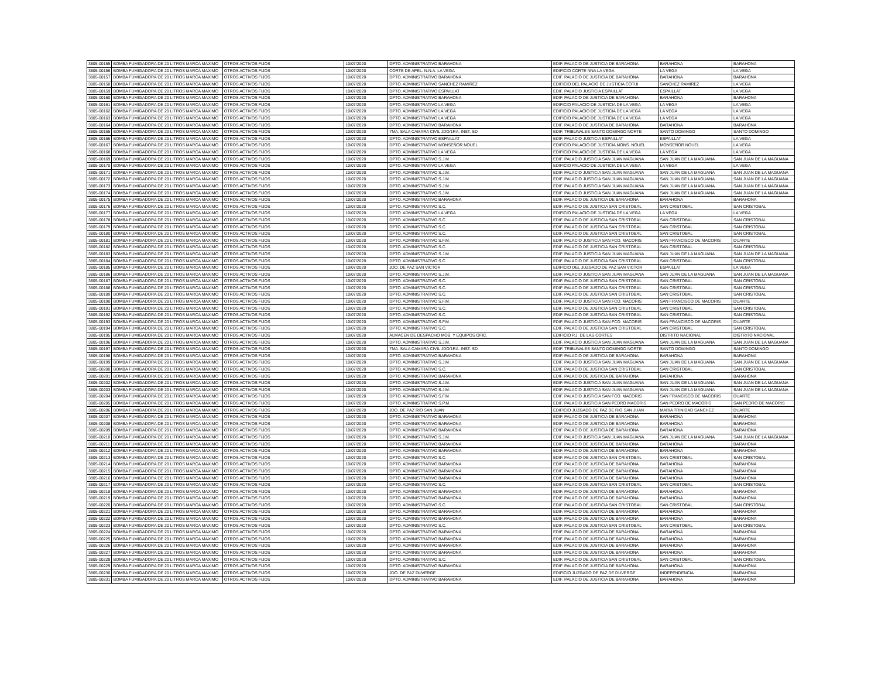| 3805-00155 | BOMBA FUMIGADORA DE 20 LITROS MARCA MAXIMO | OTROS ACTIVOS FIJOS | 10/07/2020 | DPTO. ADMINISTRATIVO BARAHONA | EDIF. PALACIO DE JUSTICIA DE BARAHONA | BARAHONA | BARAHONA |
| 3805-00156 | BOMBA FUMIGADORA DE 20 LITROS MARCA MAXIMO | OTROS ACTIVOS FIJOS | 10/07/2020 | CORTE DE APEL. N.N.A. LA VEGA | EDIFICIO CORTE NNA LA VEGA | LA VEGA | LA VEGA |
| 3805-00157 | BOMBA FUMIGADORA DE 20 LITROS MARCA MAXIMO | OTROS ACTIVOS FIJOS | 10/07/2020 | DPTO. ADMINISTRATIVO BARAHONA | EDIF. PALACIO DE JUSTICIA DE BARAHONA | BARAHONA | BARAHONA |
| 3805-00158 | BOMBA FUMIGADORA DE 20 LITROS MARCA MAXIMO | OTROS ACTIVOS FIJOS | 10/07/2020 | DPTO. ADMINISTRATIVO SANCHEZ RAMIREZ | EDIFICIO DEL PALACIO DE JUSTICIA COTUI | SANCHEZ RAMIREZ | LA VEGA |
| 3805-00159 | BOMBA FUMIGADORA DE 20 LITROS MARCA MAXIMO | OTROS ACTIVOS FIJOS | 10/07/2020 | DPTO. ADMINISTRATIVO ESPAILLAT | EDIF. PALACIO JUSTICIA ESPAILLAT | ESPAILLAT | LA VEGA |
| 3805-00160 | BOMBA FUMIGADORA DE 20 LITROS MARCA MAXIMO | OTROS ACTIVOS FIJOS | 10/07/2020 | DPTO. ADMINISTRATIVO BARAHONA | EDIF. PALACIO DE JUSTICIA DE BARAHONA | BARAHONA | BARAHONA |
| 3805-00161 | BOMBA FUMIGADORA DE 20 LITROS MARCA MAXIMO | OTROS ACTIVOS FIJOS | 10/07/2020 | DPTO. ADMINISTRATIVO LA VEGA | EDIFICIO PALACIO DE JUSTICIA DE LA VEGA | LA VEGA | LA VEGA |
| 3805-00162 | BOMBA FUMIGADORA DE 20 LITROS MARCA MAXIMO | OTROS ACTIVOS FIJOS | 10/07/2020 | DPTO. ADMINISTRATIVO LA VEGA | EDIFICIO PALACIO DE JUSTICIA DE LA VEGA | LA VEGA | LA VEGA |
| 3805-00163 | BOMBA FUMIGADORA DE 20 LITROS MARCA MAXIMO | OTROS ACTIVOS FIJOS | 10/07/2020 | DPTO. ADMINISTRATIVO LA VEGA | EDIFICIO PALACIO DE JUSTICIA DE LA VEGA | LA VEGA | LA VEGA |
| 3805-00164 | BOMBA FUMIGADORA DE 20 LITROS MARCA MAXIMO | OTROS ACTIVOS FIJOS | 10/07/2020 | DPTO. ADMINISTRATIVO BARAHONA | EDIF. PALACIO DE JUSTICIA DE BARAHONA | BARAHONA | BARAHONA |
| 3805-00165 | BOMBA FUMIGADORA DE 20 LITROS MARCA MAXIMO | OTROS ACTIVOS FIJOS | 10/07/2020 | 7MA. SALA CAMARA CIVIL JDO/1RA. INST. SD | EDIF. TRIBUNALES SANTO DOMINGO NORTE | SANTO DOMINGO | SANTO DOMINGO |
| 3805-00166 | BOMBA FUMIGADORA DE 20 LITROS MARCA MAXIMO | OTROS ACTIVOS FIJOS | 10/07/2020 | DPTO. ADMINISTRATIVO ESPAILLAT | EDIF. PALACIO JUSTICIA ESPAILLAT | ESPAILLAT | LA VEGA |
| 3805-00167 | BOMBA FUMIGADORA DE 20 LITROS MARCA MAXIMO | OTROS ACTIVOS FIJOS | 10/07/2020 | DPTO. ADMINISTRATIVO MONSEÑOR NOUEL | EDIFICIO PALACIO DE JUSTICIA MONS. NOUEL | MONSEÑOR NOUEL | LA VEGA |
| 3805-00168 | BOMBA FUMIGADORA DE 20 LITROS MARCA MAXIMO | OTROS ACTIVOS FIJOS | 10/07/2020 | DPTO. ADMINISTRATIVO LA VEGA | EDIFICIO PALACIO DE JUSTICIA DE LA VEGA | LA VEGA | LA VEGA |
| 3805-00169 | BOMBA FUMIGADORA DE 20 LITROS MARCA MAXIMO | OTROS ACTIVOS FIJOS | 10/07/2020 | DPTO. ADMINISTRATIVO S.J.M. | EDIF. PALACIO JUSTICIA SAN JUAN MAGUANA | SAN JUAN DE LA MAGUANA | SAN JUAN DE LA MAGUANA |
| 3805-00170 | BOMBA FUMIGADORA DE 20 LITROS MARCA MAXIMO | OTROS ACTIVOS FIJOS | 10/07/2020 | DPTO. ADMINISTRATIVO LA VEGA | EDIFICIO PALACIO DE JUSTICIA DE LA VEGA | LA VEGA | LA VEGA |
| 3805-00171 | BOMBA FUMIGADORA DE 20 LITROS MARCA MAXIMO | OTROS ACTIVOS FIJOS | 10/07/2020 | DPTO. ADMINISTRATIVO S.J.M. | EDIF. PALACIO JUSTICIA SAN JUAN MAGUANA | SAN JUAN DE LA MAGUANA | SAN JUAN DE LA MAGUANA |
| 3805-00172 | BOMBA FUMIGADORA DE 20 LITROS MARCA MAXIMO | OTROS ACTIVOS FIJOS | 10/07/2020 | DPTO. ADMINISTRATIVO S.J.M. | EDIF. PALACIO JUSTICIA SAN JUAN MAGUANA | SAN JUAN DE LA MAGUANA | SAN JUAN DE LA MAGUANA |
| 3805-00173 | BOMBA FUMIGADORA DE 20 LITROS MARCA MAXIMO | OTROS ACTIVOS FIJOS | 10/07/2020 | DPTO. ADMINISTRATIVO S.J.M. | EDIF. PALACIO JUSTICIA SAN JUAN MAGUANA | SAN JUAN DE LA MAGUANA | SAN JUAN DE LA MAGUANA |
| 3805-00174 | BOMBA FUMIGADORA DE 20 LITROS MARCA MAXIMO | OTROS ACTIVOS FIJOS | 10/07/2020 | DPTO. ADMINISTRATIVO S.J.M. | EDIF. PALACIO JUSTICIA SAN JUAN MAGUANA | SAN JUAN DE LA MAGUANA | SAN JUAN DE LA MAGUANA |
| 3805-00175 | BOMBA FUMIGADORA DE 20 LITROS MARCA MAXIMO | OTROS ACTIVOS FIJOS | 10/07/2020 | DPTO. ADMINISTRATIVO BARAHONA | EDIF. PALACIO DE JUSTICIA DE BARAHONA | BARAHONA | BARAHONA |
| 3805-00176 | BOMBA FUMIGADORA DE 20 LITROS MARCA MAXIMO | OTROS ACTIVOS FIJOS | 10/07/2020 | DPTO. ADMINISTRATIVO S.C. | EDIF. PALACIO DE JUSTICIA SAN CRISTOBAL | SAN CRISTOBAL | SAN CRISTOBAL |
| 3805-00177 | BOMBA FUMIGADORA DE 20 LITROS MARCA MAXIMO | OTROS ACTIVOS FIJOS | 10/07/2020 | DPTO. ADMINISTRATIVO LA VEGA | EDIFICIO PALACIO DE JUSTICIA DE LA VEGA | LA VEGA | LA VEGA |
| 3805-00178 | BOMBA FUMIGADORA DE 20 LITROS MARCA MAXIMO | OTROS ACTIVOS FIJOS | 10/07/2020 | DPTO. ADMINISTRATIVO S.C. | EDIF. PALACIO DE JUSTICIA SAN CRISTOBAL | SAN CRISTOBAL | SAN CRISTOBAL |
| 3805-00179 | BOMBA FUMIGADORA DE 20 LITROS MARCA MAXIMO | OTROS ACTIVOS FIJOS | 10/07/2020 | DPTO. ADMINISTRATIVO S.C. | EDIF. PALACIO DE JUSTICIA SAN CRISTOBAL | SAN CRISTOBAL | SAN CRISTOBAL |
| 3805-00180 | BOMBA FUMIGADORA DE 20 LITROS MARCA MAXIMO | OTROS ACTIVOS FIJOS | 10/07/2020 | DPTO. ADMINISTRATIVO S.C. | EDIF. PALACIO DE JUSTICIA SAN CRISTOBAL | SAN CRISTOBAL | SAN CRISTOBAL |
| 3805-00181 | BOMBA FUMIGADORA DE 20 LITROS MARCA MAXIMO | OTROS ACTIVOS FIJOS | 10/07/2020 | DPTO. ADMINISTRATIVO S.F.M. | EDIF. PALACIO JUSTICIA SAN FCO. MACORIS | SAN FRANCISCO DE MACORIS | DUARTE |
| 3805-00182 | BOMBA FUMIGADORA DE 20 LITROS MARCA MAXIMO | OTROS ACTIVOS FIJOS | 10/07/2020 | DPTO. ADMINISTRATIVO S.C. | EDIF. PALACIO DE JUSTICIA SAN CRISTOBAL | SAN CRISTOBAL | SAN CRISTOBAL |
| 3805-00183 | BOMBA FUMIGADORA DE 20 LITROS MARCA MAXIMO | OTROS ACTIVOS FIJOS | 10/07/2020 | DPTO. ADMINISTRATIVO S.J.M. | EDIF. PALACIO JUSTICIA SAN JUAN MAGUANA | SAN JUAN DE LA MAGUANA | SAN JUAN DE LA MAGUANA |
| 3805-00184 | BOMBA FUMIGADORA DE 20 LITROS MARCA MAXIMO | OTROS ACTIVOS FIJOS | 10/07/2020 | DPTO. ADMINISTRATIVO S.C. | EDIF. PALACIO DE JUSTICIA SAN CRISTOBAL | SAN CRISTOBAL | SAN CRISTOBAL |
| 3805-00185 | BOMBA FUMIGADORA DE 20 LITROS MARCA MAXIMO | OTROS ACTIVOS FIJOS | 10/07/2020 | JDO. DE PAZ SAN VICTOR | EDIFICIO DEL JUZGADO DE PAZ SAN VICTOR | ESPAILLAT | LA VEGA |
| 3805-00186 | BOMBA FUMIGADORA DE 20 LITROS MARCA MAXIMO | OTROS ACTIVOS FIJOS | 10/07/2020 | DPTO. ADMINISTRATIVO S.J.M. | EDIF. PALACIO JUSTICIA SAN JUAN MAGUANA | SAN JUAN DE LA MAGUANA | SAN JUAN DE LA MAGUANA |
| 3805-00187 | BOMBA FUMIGADORA DE 20 LITROS MARCA MAXIMO | OTROS ACTIVOS FIJOS | 10/07/2020 | DPTO. ADMINISTRATIVO S.C. | EDIF. PALACIO DE JUSTICIA SAN CRISTOBAL | SAN CRISTOBAL | SAN CRISTOBAL |
| 3805-00188 | BOMBA FUMIGADORA DE 20 LITROS MARCA MAXIMO | OTROS ACTIVOS FIJOS | 10/07/2020 | DPTO. ADMINISTRATIVO S.C. | EDIF. PALACIO DE JUSTICIA SAN CRISTOBAL | SAN CRISTOBAL | SAN CRISTOBAL |
| 3805-00189 | BOMBA FUMIGADORA DE 20 LITROS MARCA MAXIMO | OTROS ACTIVOS FIJOS | 10/07/2020 | DPTO. ADMINISTRATIVO S.C. | EDIF. PALACIO DE JUSTICIA SAN CRISTOBAL | SAN CRISTOBAL | SAN CRISTOBAL |
| 3805-00190 | BOMBA FUMIGADORA DE 20 LITROS MARCA MAXIMO | OTROS ACTIVOS FIJOS | 10/07/2020 | DPTO. ADMINISTRATIVO S.F.M. | EDIF. PALACIO JUSTICIA SAN FCO. MACORIS | SAN FRANCISCO DE MACORIS | DUARTE |
| 3805-00191 | BOMBA FUMIGADORA DE 20 LITROS MARCA MAXIMO | OTROS ACTIVOS FIJOS | 10/07/2020 | DPTO. ADMINISTRATIVO S.C. | EDIF. PALACIO DE JUSTICIA SAN CRISTOBAL | SAN CRISTOBAL | SAN CRISTOBAL |
| 3805-00192 | BOMBA FUMIGADORA DE 20 LITROS MARCA MAXIMO | OTROS ACTIVOS FIJOS | 10/07/2020 | DPTO. ADMINISTRATIVO S.C. | EDIF. PALACIO DE JUSTICIA SAN CRISTOBAL | SAN CRISTOBAL | SAN CRISTOBAL |
| 3805-00193 | BOMBA FUMIGADORA DE 20 LITROS MARCA MAXIMO | OTROS ACTIVOS FIJOS | 10/07/2020 | DPTO. ADMINISTRATIVO S.F.M. | EDIF. PALACIO JUSTICIA SAN FCO. MACORIS | SAN FRANCISCO DE MACORIS | DUARTE |
| 3805-00194 | BOMBA FUMIGADORA DE 20 LITROS MARCA MAXIMO | OTROS ACTIVOS FIJOS | 10/07/2020 | DPTO. ADMINISTRATIVO S.C. | EDIF. PALACIO DE JUSTICIA SAN CRISTOBAL | SAN CRISTOBAL | SAN CRISTOBAL |
| 3805-00195 | BOMBA FUMIGADORA DE 20 LITROS MARCA MAXIMO | OTROS ACTIVOS FIJOS | 10/07/2020 | ALMACEN DE DESPACHO MOB. Y EQUIPOS OFIC. | EDIFICIO P.J. DE LAS CORTES | DISTRITO NACIONAL | DISTRITO NACIONAL |
| 3805-00196 | BOMBA FUMIGADORA DE 20 LITROS MARCA MAXIMO | OTROS ACTIVOS FIJOS | 10/07/2020 | DPTO. ADMINISTRATIVO S.J.M. | EDIF. PALACIO JUSTICIA SAN JUAN MAGUANA | SAN JUAN DE LA MAGUANA | SAN JUAN DE LA MAGUANA |
| 3805-00197 | BOMBA FUMIGADORA DE 20 LITROS MARCA MAXIMO | OTROS ACTIVOS FIJOS | 10/07/2020 | 7MA. SALA CAMARA CIVIL JDO/1RA. INST. SD | EDIF. TRIBUNALES SANTO DOMINGO NORTE | SANTO DOMINGO | SANTO DOMINGO |
| 3805-00198 | BOMBA FUMIGADORA DE 20 LITROS MARCA MAXIMO | OTROS ACTIVOS FIJOS | 10/07/2020 | DPTO. ADMINISTRATIVO BARAHONA | EDIF. PALACIO DE JUSTICIA DE BARAHONA | BARAHONA | BARAHONA |
| 3805-00199 | BOMBA FUMIGADORA DE 20 LITROS MARCA MAXIMO | OTROS ACTIVOS FIJOS | 10/07/2020 | DPTO. ADMINISTRATIVO S.J.M. | EDIF. PALACIO JUSTICIA SAN JUAN MAGUANA | SAN JUAN DE LA MAGUANA | SAN JUAN DE LA MAGUANA |
| 3805-00200 | BOMBA FUMIGADORA DE 20 LITROS MARCA MAXIMO | OTROS ACTIVOS FIJOS | 10/07/2020 | DPTO. ADMINISTRATIVO S.C. | EDIF. PALACIO DE JUSTICIA SAN CRISTOBAL | SAN CRISTOBAL | SAN CRISTOBAL |
| 3805-00201 | BOMBA FUMIGADORA DE 20 LITROS MARCA MAXIMO | OTROS ACTIVOS FIJOS | 10/07/2020 | DPTO. ADMINISTRATIVO BARAHONA | EDIF. PALACIO DE JUSTICIA DE BARAHONA | BARAHONA | BARAHONA |
| 3805-00202 | BOMBA FUMIGADORA DE 20 LITROS MARCA MAXIMO | OTROS ACTIVOS FIJOS | 10/07/2020 | DPTO. ADMINISTRATIVO S.J.M. | EDIF. PALACIO JUSTICIA SAN JUAN MAGUANA | SAN JUAN DE LA MAGUANA | SAN JUAN DE LA MAGUANA |
| 3805-00203 | BOMBA FUMIGADORA DE 20 LITROS MARCA MAXIMO | OTROS ACTIVOS FIJOS | 10/07/2020 | DPTO. ADMINISTRATIVO S.J.M. | EDIF. PALACIO JUSTICIA SAN JUAN MAGUANA | SAN JUAN DE LA MAGUANA | SAN JUAN DE LA MAGUANA |
| 3805-00204 | BOMBA FUMIGADORA DE 20 LITROS MARCA MAXIMO | OTROS ACTIVOS FIJOS | 10/07/2020 | DPTO. ADMINISTRATIVO S.F.M. | EDIF. PALACIO JUSTICIA SAN FCO. MACORIS | SAN FRANCISCO DE MACORIS | DUARTE |
| 3805-00205 | BOMBA FUMIGADORA DE 20 LITROS MARCA MAXIMO | OTROS ACTIVOS FIJOS | 10/07/2020 | DPTO. ADMINISTRATIVO S.P.M. | EDIF. PALACIO JUSTICIA SAN PEDRO MACORIS | SAN PEDRO DE MACORIS | SAN PEDRO DE MACORIS |
| 3805-00206 | BOMBA FUMIGADORA DE 20 LITROS MARCA MAXIMO | OTROS ACTIVOS FIJOS | 10/07/2020 | JDO. DE PAZ RIO SAN JUAN | EDIFICIO JUZGADO DE PAZ DE RIO SAN JUAN | MARIA TRINIDAD SANCHEZ | DUARTE |
| 3805-00207 | BOMBA FUMIGADORA DE 20 LITROS MARCA MAXIMO | OTROS ACTIVOS FIJOS | 10/07/2020 | DPTO. ADMINISTRATIVO BARAHONA | EDIF. PALACIO DE JUSTICIA DE BARAHONA | BARAHONA | BARAHONA |
| 3805-00208 | BOMBA FUMIGADORA DE 20 LITROS MARCA MAXIMO | OTROS ACTIVOS FIJOS | 10/07/2020 | DPTO. ADMINISTRATIVO BARAHONA | EDIF. PALACIO DE JUSTICIA DE BARAHONA | BARAHONA | BARAHONA |
| 3805-00209 | BOMBA FUMIGADORA DE 20 LITROS MARCA MAXIMO | OTROS ACTIVOS FIJOS | 10/07/2020 | DPTO. ADMINISTRATIVO BARAHONA | EDIF. PALACIO DE JUSTICIA DE BARAHONA | BARAHONA | BARAHONA |
| 3805-00210 | BOMBA FUMIGADORA DE 20 LITROS MARCA MAXIMO | OTROS ACTIVOS FIJOS | 10/07/2020 | DPTO. ADMINISTRATIVO S.J.M. | EDIF. PALACIO JUSTICIA SAN JUAN MAGUANA | SAN JUAN DE LA MAGUANA | SAN JUAN DE LA MAGUANA |
| 3805-00211 | BOMBA FUMIGADORA DE 20 LITROS MARCA MAXIMO | OTROS ACTIVOS FIJOS | 10/07/2020 | DPTO. ADMINISTRATIVO BARAHONA | EDIF. PALACIO DE JUSTICIA DE BARAHONA | BARAHONA | BARAHONA |
| 3805-00212 | BOMBA FUMIGADORA DE 20 LITROS MARCA MAXIMO | OTROS ACTIVOS FIJOS | 10/07/2020 | DPTO. ADMINISTRATIVO BARAHONA | EDIF. PALACIO DE JUSTICIA DE BARAHONA | BARAHONA | BARAHONA |
| 3805-00213 | BOMBA FUMIGADORA DE 20 LITROS MARCA MAXIMO | OTROS ACTIVOS FIJOS | 10/07/2020 | DPTO. ADMINISTRATIVO S.C. | EDIF. PALACIO DE JUSTICIA SAN CRISTOBAL | SAN CRISTOBAL | SAN CRISTOBAL |
| 3805-00214 | BOMBA FUMIGADORA DE 20 LITROS MARCA MAXIMO | OTROS ACTIVOS FIJOS | 10/07/2020 | DPTO. ADMINISTRATIVO BARAHONA | EDIF. PALACIO DE JUSTICIA DE BARAHONA | BARAHONA | BARAHONA |
| 3805-00215 | BOMBA FUMIGADORA DE 20 LITROS MARCA MAXIMO | OTROS ACTIVOS FIJOS | 10/07/2020 | DPTO. ADMINISTRATIVO BARAHONA | EDIF. PALACIO DE JUSTICIA DE BARAHONA | BARAHONA | BARAHONA |
| 3805-00216 | BOMBA FUMIGADORA DE 20 LITROS MARCA MAXIMO | OTROS ACTIVOS FIJOS | 10/07/2020 | DPTO. ADMINISTRATIVO BARAHONA | EDIF. PALACIO DE JUSTICIA DE BARAHONA | BARAHONA | BARAHONA |
| 3805-00217 | BOMBA FUMIGADORA DE 20 LITROS MARCA MAXIMO | OTROS ACTIVOS FIJOS | 10/07/2020 | DPTO. ADMINISTRATIVO S.C. | EDIF. PALACIO DE JUSTICIA SAN CRISTOBAL | SAN CRISTOBAL | SAN CRISTOBAL |
| 3805-00218 | BOMBA FUMIGADORA DE 20 LITROS MARCA MAXIMO | OTROS ACTIVOS FIJOS | 10/07/2020 | DPTO. ADMINISTRATIVO BARAHONA | EDIF. PALACIO DE JUSTICIA DE BARAHONA | BARAHONA | BARAHONA |
| 3805-00219 | BOMBA FUMIGADORA DE 20 LITROS MARCA MAXIMO | OTROS ACTIVOS FIJOS | 10/07/2020 | DPTO. ADMINISTRATIVO BARAHONA | EDIF. PALACIO DE JUSTICIA DE BARAHONA | BARAHONA | BARAHONA |
| 3805-00220 | BOMBA FUMIGADORA DE 20 LITROS MARCA MAXIMO | OTROS ACTIVOS FIJOS | 10/07/2020 | DPTO. ADMINISTRATIVO S.C. | EDIF. PALACIO DE JUSTICIA SAN CRISTOBAL | SAN CRISTOBAL | SAN CRISTOBAL |
| 3805-00221 | BOMBA FUMIGADORA DE 20 LITROS MARCA MAXIMO | OTROS ACTIVOS FIJOS | 10/07/2020 | DPTO. ADMINISTRATIVO BARAHONA | EDIF. PALACIO DE JUSTICIA DE BARAHONA | BARAHONA | BARAHONA |
| 3805-00222 | BOMBA FUMIGADORA DE 20 LITROS MARCA MAXIMO | OTROS ACTIVOS FIJOS | 10/07/2020 | DPTO. ADMINISTRATIVO BARAHONA | EDIF. PALACIO DE JUSTICIA DE BARAHONA | BARAHONA | BARAHONA |
| 3805-00223 | BOMBA FUMIGADORA DE 20 LITROS MARCA MAXIMO | OTROS ACTIVOS FIJOS | 10/07/2020 | DPTO. ADMINISTRATIVO S.C. | EDIF. PALACIO DE JUSTICIA SAN CRISTOBAL | SAN CRISTOBAL | SAN CRISTOBAL |
| 3805-00224 | BOMBA FUMIGADORA DE 20 LITROS MARCA MAXIMO | OTROS ACTIVOS FIJOS | 10/07/2020 | DPTO. ADMINISTRATIVO BARAHONA | EDIF. PALACIO DE JUSTICIA DE BARAHONA | BARAHONA | BARAHONA |
| 3805-00225 | BOMBA FUMIGADORA DE 20 LITROS MARCA MAXIMO | OTROS ACTIVOS FIJOS | 10/07/2020 | DPTO. ADMINISTRATIVO BARAHONA | EDIF. PALACIO DE JUSTICIA DE BARAHONA | BARAHONA | BARAHONA |
| 3805-00226 | BOMBA FUMIGADORA DE 20 LITROS MARCA MAXIMO | OTROS ACTIVOS FIJOS | 10/07/2020 | DPTO. ADMINISTRATIVO BARAHONA | EDIF. PALACIO DE JUSTICIA DE BARAHONA | BARAHONA | BARAHONA |
| 3805-00227 | BOMBA FUMIGADORA DE 20 LITROS MARCA MAXIMO | OTROS ACTIVOS FIJOS | 10/07/2020 | DPTO. ADMINISTRATIVO BARAHONA | EDIF. PALACIO DE JUSTICIA DE BARAHONA | BARAHONA | BARAHONA |
| 3805-00228 | BOMBA FUMIGADORA DE 20 LITROS MARCA MAXIMO | OTROS ACTIVOS FIJOS | 10/07/2020 | DPTO. ADMINISTRATIVO S.C. | EDIF. PALACIO DE JUSTICIA SAN CRISTOBAL | SAN CRISTOBAL | SAN CRISTOBAL |
| 3805-00229 | BOMBA FUMIGADORA DE 20 LITROS MARCA MAXIMO | OTROS ACTIVOS FIJOS | 10/07/2020 | DPTO. ADMINISTRATIVO BARAHONA | EDIF. PALACIO DE JUSTICIA DE BARAHONA | BARAHONA | BARAHONA |
| 3805-00230 | BOMBA FUMIGADORA DE 20 LITROS MARCA MAXIMO | OTROS ACTIVOS FIJOS | 10/07/2020 | JDO. DE PAZ DUVERGE | EDIFICIO JUZGADO DE PAZ DE DUVERGE | INDEPENDENCIA | BARAHONA |
| 3805-00231 | BOMBA FUMIGADORA DE 20 LITROS MARCA MAXIMO | OTROS ACTIVOS FIJOS | 10/07/2020 | DPTO. ADMINISTRATIVO BARAHONA | EDIF. PALACIO DE JUSTICIA DE BARAHONA | BARAHONA | BARAHONA |